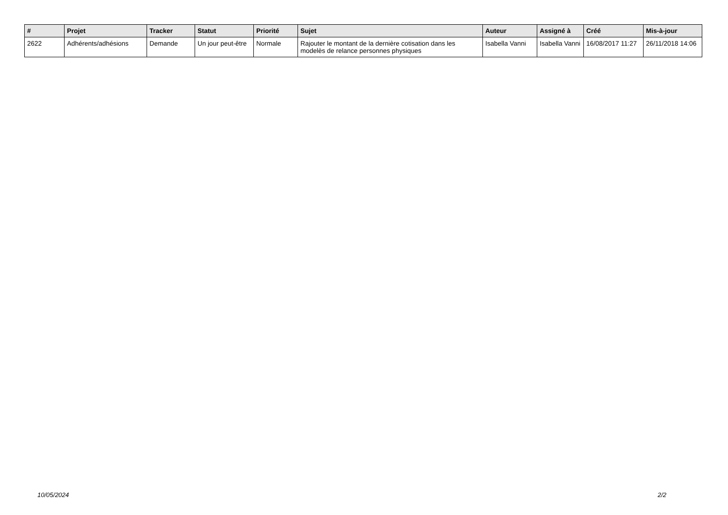| # | Projet | Tracker | Statut | Priorité | Sujet | Auteur | Assigné à | Créé | Mis-à-jour |
| --- | --- | --- | --- | --- | --- | --- | --- | --- | --- |
| 2622 | Adhérents/adhésions | Demande | Un jour peut-être | Normale | Rajouter le montant de la dernière cotisation dans les modelès de relance personnes physiques | Isabella Vanni | Isabella Vanni | 16/08/2017 11:27 | 26/11/2018 14:06 |
10/05/2024 2/2